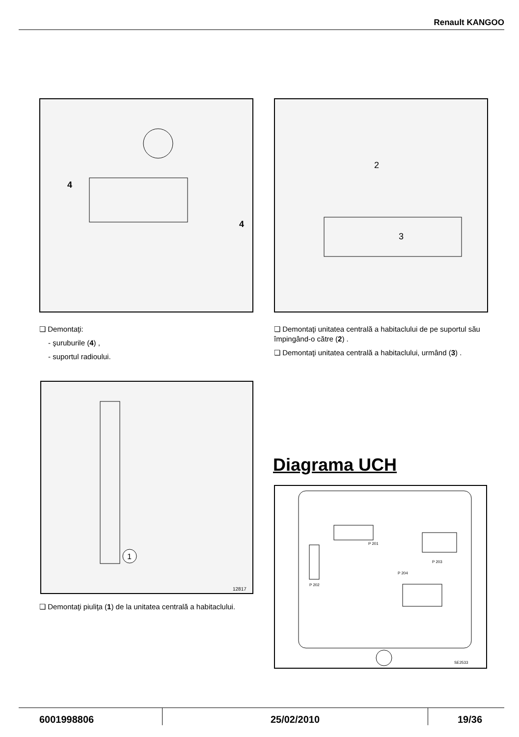Renault KANGOO
4
4
2
3
❏ Demontaţi:
- şuruburile (4) ,
- suportul radioului.
❏ Demontaţi unitatea centrală a habitaclului de pe suportul său împingând-o către (2) .
❏ Demontaţi unitatea centrală a habitaclului, urmând (3) .
1
12817
❏ Demontaţi piuliţa (1) de la unitatea centrală a habitaclului.
Diagrama UCH
P 201
P 202
P 203
P 204
SE2533
6001998806 25/02/2010 19/36